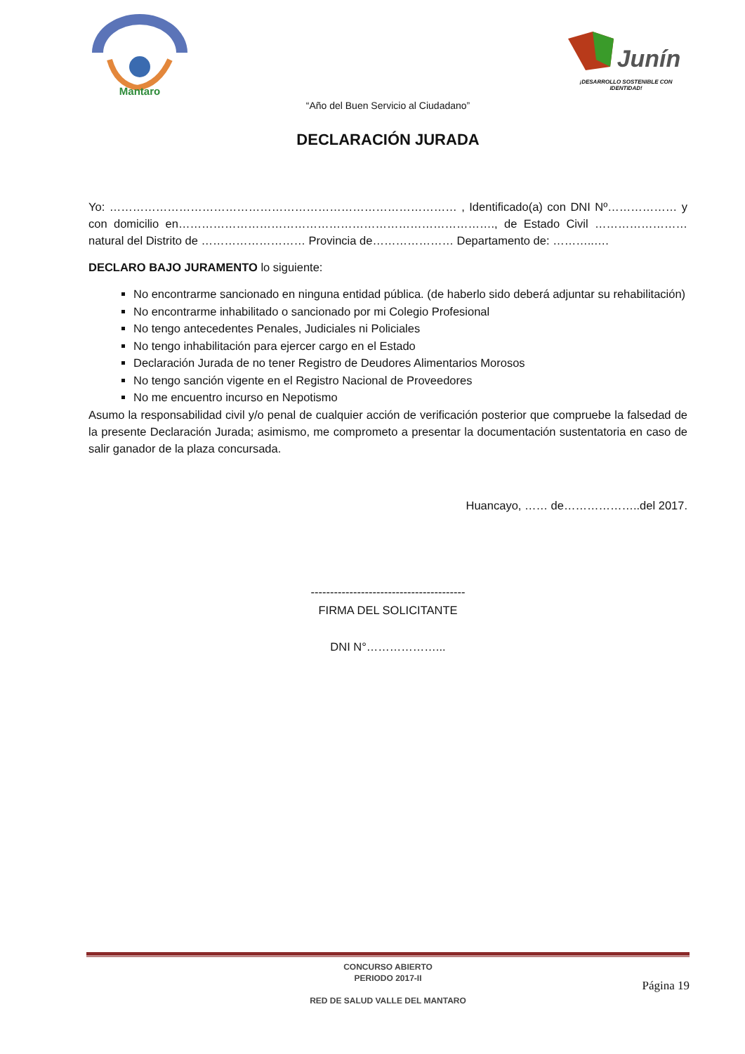Mantaro
Junín
¡DESARROLLO SOSTENIBLE CON IDENTIDAD!
“Año del Buen Servicio al Ciudadano”
DECLARACIÓN JURADA
Yo: ……………………………………………………………………………… , Identificado(a) con DNI Nº……………… y con domicilio en………………………………………………………………………., de Estado Civil …………………… natural del Distrito de ……………………… Provincia de………………… Departamento de: ………..….
DECLARO BAJO JURAMENTO lo siguiente:
No encontrarme sancionado en ninguna entidad pública. (de haberlo sido deberá adjuntar su rehabilitación)
No encontrarme inhabilitado o sancionado por mi Colegio Profesional
No tengo antecedentes Penales, Judiciales ni Policiales
No tengo inhabilitación para ejercer cargo en el Estado
Declaración Jurada de no tener Registro de Deudores Alimentarios Morosos
No tengo sanción vigente en el Registro Nacional de Proveedores
No me encuentro incurso en Nepotismo
Asumo la responsabilidad civil y/o penal de cualquier acción de verificación posterior que compruebe la falsedad de la presente Declaración Jurada; asimismo, me comprometo a presentar la documentación sustentatoria en caso de salir ganador de la plaza concursada.
Huancayo, …… de………………..del 2017.
----------------------------------------
FIRMA DEL SOLICITANTE
DNI N°………………...
CONCURSO ABIERTO
PERIODO 2017-II
RED DE SALUD VALLE DEL MANTARO
Página 19